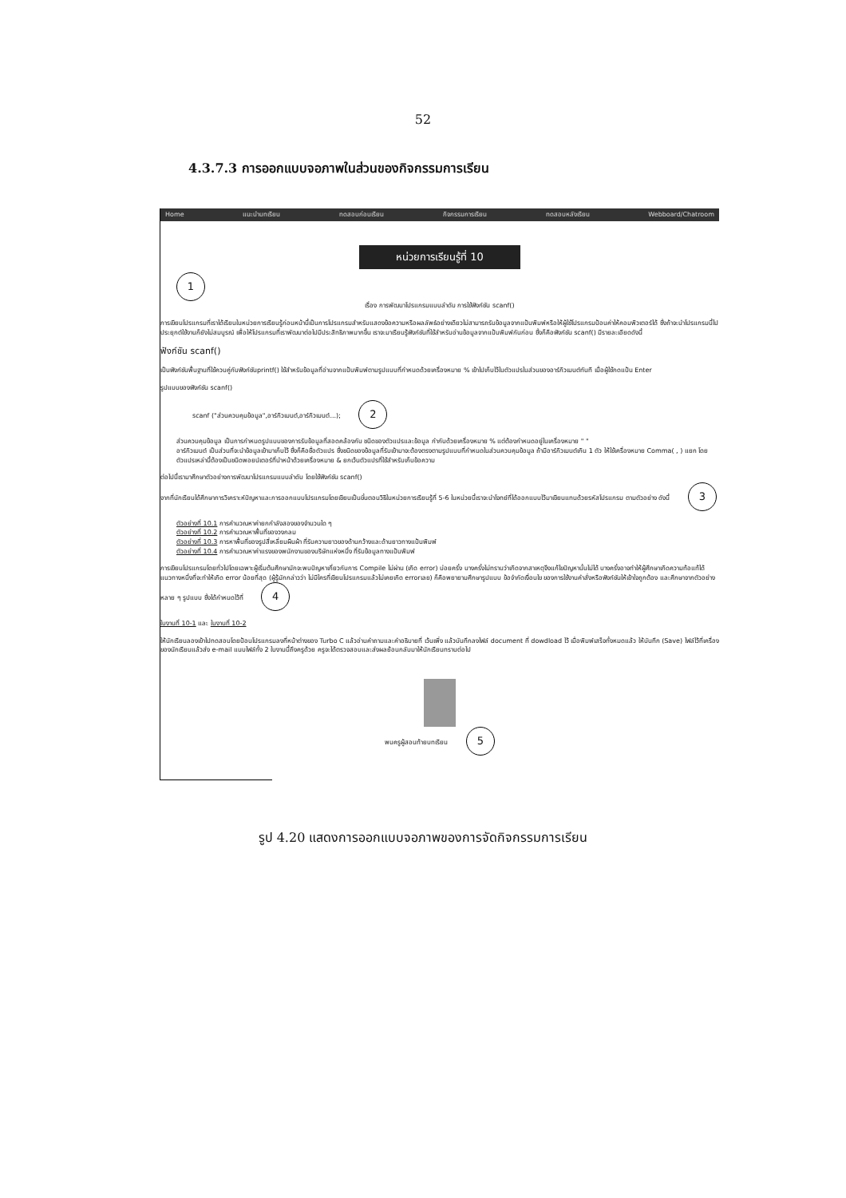52
4.3.7.3 การออกแบบจอภาพในส่วนของกิจกรรมการเรียน
Home แนะนำบทเรียน ทดสอบก่อนเรียน กิจกรรมการเรียน ทดสอบหลังเรียน Webboard/Chatroom
หน่วยการเรียนรู้ที่ 10
1
เรื่อง การพัฒนาโปรแกรมแบบลำดับ การใช้ฟังก์ชัน scanf()
การเขียนโปรแกรมที่เราได้เรียนในหน่วยการเรียนรู้ก่อนหน้านี้เป็นการโปรแกรมสำหรับแสดงข้อความหรือผลลัพธ์อย่างเดียวไม่สามารถรับข้อมูลจากแป้นพิมพ์หรือให้ผู้ใช้โปรแกรมป้อนค่าให้คอมพิวเตอร์ได้ ซึ่งถ้าจะนำโปรแกรมนี้ไปประยุกต์ใช้งานก็ยังไม่สมบูรณ์ เพื่อให้โปรแกรมที่เราพัฒนาต่อไปมีประสิทธิภาพมากขึ้น เราจะมาเรียนรู้ฟังก์ชันที่ใช้สำหรับอ่านข้อมูลจากแป้นพิมพ์กันก่อน ซึ่งก็คือฟังก์ชัน scanf() มีรายละเอียดดังนี้
ฟังก์ชัน scanf()
เป็นฟังก์ชันพื้นฐานที่ใช้ควบคู่กับฟังก์ชันprintf() ใช้สำหรับข้อมูลที่อ่านจากแป้นพิมพ์ตามรูปแบบที่กำหนดด้วยเครื่องหมาย % เข้าไปเก็บไว้ในตัวแปรในส่วนของอาร์กิวเมนต์ทันที เมื่อผู้ใช้กดแป้น Enter
รูปแบบของฟังก์ชัน scanf()
scanf ("ส่วนควบคุมข้อมูล",อาร์กิวเมนต์,อาร์กิวเมนต์...); 2
ส่วนควบคุมข้อมูล เป็นการกำหนดรูปแบบของการรับข้อมูลที่สอดคล้องกับ ชนิดของตัวแปรและข้อมูล กำกับด้วยเครื่องหมาย % แต่ต้องกำหนดอยู่ในเครื่องหมาย " "
อาร์กิวเมนต์ เป็นส่วนที่จะนำข้อมูลเข้ามาเก็บไว้ ซึ่งก็คือชื่อตัวแปร ซึ่งชนิดของข้อมูลที่รับเข้ามาจะต้องตรงตามรูปแบบที่กำหนดในส่วนควบคุมข้อมูล ถ้ามีอาร์กิวเมนต์เกิน 1 ตัว ให้ใช้เครื่องหมาย Comma( , ) แยก โดยตัวแปรเหล่านี้ต้องเป็นชนิดพอยน์เตอร์ที่นำหน้าด้วยเครื่องหมาย & ยกเว้นตัวแปรที่ใช้สำหรับเก็บข้อความ
ต่อไปนี้เรามาศึกษาตัวอย่างการพัฒนาโปรแกรมแบบลำดับ โดยใช้ฟังก์ชัน scanf()
จากที่นักเรียนได้ศึกษาการวิเคราะห์ปัญหาและการออกแบบโปรแกรมโดยเขียนเป็นขั้นตอนวิธีในหน่วยการเรียนรู้ที่ 5-6 ในหน่วยนี้เราจะนำโจทย์ที่ได้ออกแบบไว้มาเขียนแทนด้วยรหัสโปรแกรม ตามตัวอย่าง ดังนี้ 3
ตัวอย่างที่ 10.1 การคำนวณหาค่ายกกำลังสองของจำนวนใด ๆ
ตัวอย่างที่ 10.2 การคำนวณหาพื้นที่ของวงกลม
ตัวอย่างที่ 10.3 การหาพื้นที่ของรูปสี่เหลี่ยมผืนผ้า ที่รับความยาวของด้านกว้างและด้านยาวทางแป้นพิมพ์
ตัวอย่างที่ 10.4 การคำนวณหาค่าแรงของพนักงานของบริษัทแห่งหนึ่ง ที่รับข้อมูลทางแป้นพิมพ์
การเขียนโปรแกรมโดยทั่วไปโดยเฉพาะผู้เริ่มต้นศึกษามักจะพบปัญหาเกี่ยวกับการ Compile ไม่ผ่าน (เกิด error) บ่อยครั้ง บางครั้งไม่ทราบว่าเกิดจากสาเหตุจึงแก้ไขปัญหานั้นไม่ได้ บางครั้งอาจทำให้ผู้ศึกษาเกิดความท้อแท้ได้ แนวทางหนึ่งที่จะทำให้เกิด error น้อยที่สุด (ผู้รู้มักกล่าวว่า ไม่มีใครที่เขียนโปรแกรมแล้วไม่เคยเกิด errorเลย) ก็คือพยายามศึกษารูปแบบ ข้อจำกัดเงื่อนไข ของการใช้งานคำสั่งหรือฟังก์ชันให้เข้าใจถูกต้อง และศึกษาจากตัวอย่างหลาย ๆ รูปแบบ ซึ่งได้กำหนดไว้ที่ 4
ใบงานที่ 10-1 และ ใบงานที่ 10-2
ให้นักเรียนลองเข้าไปทดสอบโดยป้อนโปรแกรมลงที่หน้าต่างของ Turbo C แล้วอ่านคำถามและคำอธิบายที่ เว้นเพิ่ง แล้วบันทึกลงไฟล์ document ที่ dowdload ไว้ เมื่อพิมพ์เสร็จทั้งหมดแล้ว ให้บันทึก (Save) ไฟล์ไว้ที่เครื่องของนักเรียนแล้วส่ง e-mail แนบไฟล์ทั้ง 2 ใบงานนี้ถึงครูด้วย ครูจะได้ตรวจสอบและส่งผลย้อนกลับมาให้นักเรียนทราบต่อไป
พบครูผู้สอนท้ายบทเรียน 5
รูป 4.20 แสดงการออกแบบจอภาพของการจัดกิจกรรมการเรียน